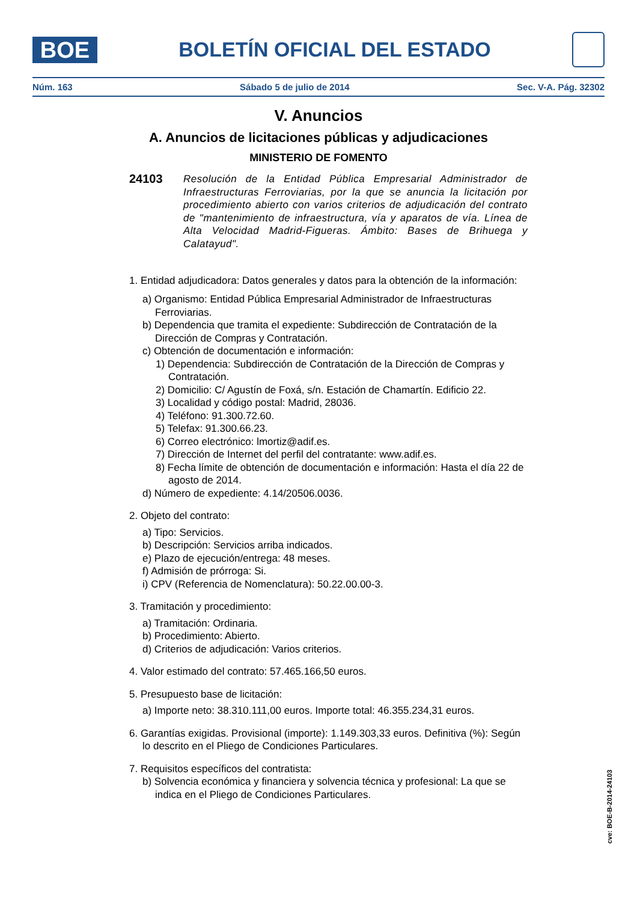BOE
BOLETÍN OFICIAL DEL ESTADO
Núm. 163 Sábado 5 de julio de 2014 Sec. V-A. Pág. 32302
V. Anuncios
A. Anuncios de licitaciones públicas y adjudicaciones
MINISTERIO DE FOMENTO
24103
Resolución de la Entidad Pública Empresarial Administrador de Infraestructuras Ferroviarias, por la que se anuncia la licitación por procedimiento abierto con varios criterios de adjudicación del contrato de "mantenimiento de infraestructura, vía y aparatos de vía. Línea de Alta Velocidad Madrid-Figueras. Ámbito: Bases de Brihuega y Calatayud".
1. Entidad adjudicadora: Datos generales y datos para la obtención de la información:
a) Organismo: Entidad Pública Empresarial Administrador de Infraestructuras Ferroviarias.
b) Dependencia que tramita el expediente: Subdirección de Contratación de la Dirección de Compras y Contratación.
c) Obtención de documentación e información:
1) Dependencia: Subdirección de Contratación de la Dirección de Compras y Contratación.
2) Domicilio: C/ Agustín de Foxá, s/n. Estación de Chamartín. Edificio 22.
3) Localidad y código postal: Madrid, 28036.
4) Teléfono: 91.300.72.60.
5) Telefax: 91.300.66.23.
6) Correo electrónico: lmortiz@adif.es.
7) Dirección de Internet del perfil del contratante: www.adif.es.
8) Fecha límite de obtención de documentación e información: Hasta el día 22 de agosto de 2014.
d) Número de expediente: 4.14/20506.0036.
2. Objeto del contrato:
a) Tipo: Servicios.
b) Descripción: Servicios arriba indicados.
e) Plazo de ejecución/entrega: 48 meses.
f) Admisión de prórroga: Si.
i) CPV (Referencia de Nomenclatura): 50.22.00.00-3.
3. Tramitación y procedimiento:
a) Tramitación: Ordinaria.
b) Procedimiento: Abierto.
d) Criterios de adjudicación: Varios criterios.
4. Valor estimado del contrato: 57.465.166,50 euros.
5. Presupuesto base de licitación:
a) Importe neto: 38.310.111,00 euros. Importe total: 46.355.234,31 euros.
6. Garantías exigidas. Provisional (importe): 1.149.303,33 euros. Definitiva (%): Según lo descrito en el Pliego de Condiciones Particulares.
7. Requisitos específicos del contratista:
b) Solvencia económica y financiera y solvencia técnica y profesional: La que se indica en el Pliego de Condiciones Particulares.
cve: BOE-B-2014-24103